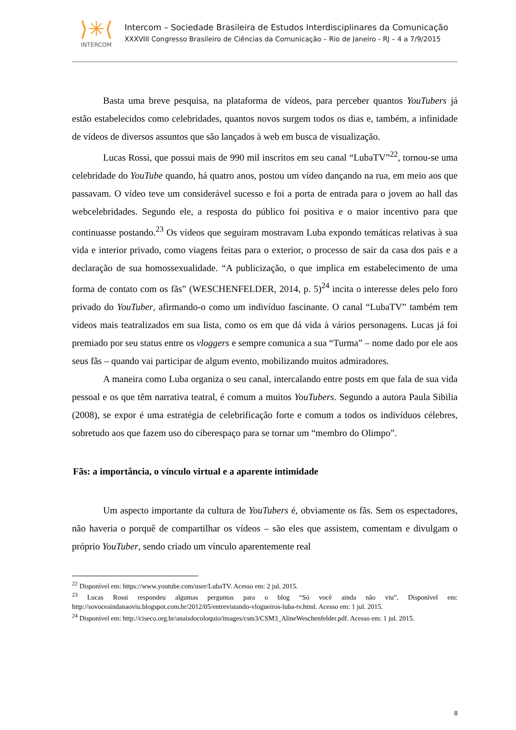⟩✳⟨
INTERCOM
Intercom – Sociedade Brasileira de Estudos Interdisciplinares da Comunicação
XXXVIII Congresso Brasileiro de Ciências da Comunicação – Rio de Janeiro - RJ – 4 a 7/9/2015
Basta uma breve pesquisa, na plataforma de vídeos, para perceber quantos YouTubers já estão estabelecidos como celebridades, quantos novos surgem todos os dias e, também, a infinidade de vídeos de diversos assuntos que são lançados à web em busca de visualização.
Lucas Rossi, que possui mais de 990 mil inscritos em seu canal “LubaTV”<sup>22</sup>, tornou-se uma celebridade do YouTube quando, há quatro anos, postou um vídeo dançando na rua, em meio aos que passavam. O vídeo teve um considerável sucesso e foi a porta de entrada para o jovem ao hall das webcelebridades. Segundo ele, a resposta do público foi positiva e o maior incentivo para que continuasse postando.<sup>23</sup> Os vídeos que seguiram mostravam Luba expondo temáticas relativas à sua vida e interior privado, como viagens feitas para o exterior, o processo de sair da casa dos pais e a declaração de sua homossexualidade. “A publicização, o que implica em estabelecimento de uma forma de contato com os fãs” (WESCHENFELDER, 2014, p. 5)<sup>24</sup> incita o interesse deles pelo foro privado do YouTuber, afirmando-o como um indivíduo fascinante. O canal “LubaTV” também tem vídeos mais teatralizados em sua lista, como os em que dá vida à vários personagens. Lucas já foi premiado por seu status entre os vloggers e sempre comunica a sua “Turma” – nome dado por ele aos seus fãs – quando vai participar de algum evento, mobilizando muitos admiradores.
A maneira como Luba organiza o seu canal, intercalando entre posts em que fala de sua vida pessoal e os que têm narrativa teatral, é comum a muitos YouTubers. Segundo a autora Paula Sibilia (2008), se expor é uma estratégia de celebrificação forte e comum a todos os indivíduos célebres, sobretudo aos que fazem uso do ciberespaço para se tornar um “membro do Olimpo”.
Fãs: a importância, o vínculo virtual e a aparente intimidade
Um aspecto importante da cultura de YouTubers é, obviamente os fãs. Sem os espectadores, não haveria o porquê de compartilhar os vídeos – são eles que assistem, comentam e divulgam o próprio YouTuber, sendo criado um vínculo aparentemente real
<sup>22</sup> Disponível em: https://www.youtube.com/user/LubaTV. Acesso em: 2 jul. 2015.
<sup>23</sup> Lucas Rossi respondeu algumas perguntas para o blog “Só você ainda não viu”. Disponível em: http://sovoceaindanaoviu.blogspot.com.br/2012/05/entrevistando-vlogueiros-luba-tv.html. Acesso em: 1 jul. 2015.
<sup>24</sup> Disponível em: http://ciseco.org.br/anaisdocoloquio/images/csm3/CSM3_AlineWeschenfelder.pdf. Acesso em: 1 jul. 2015.
8